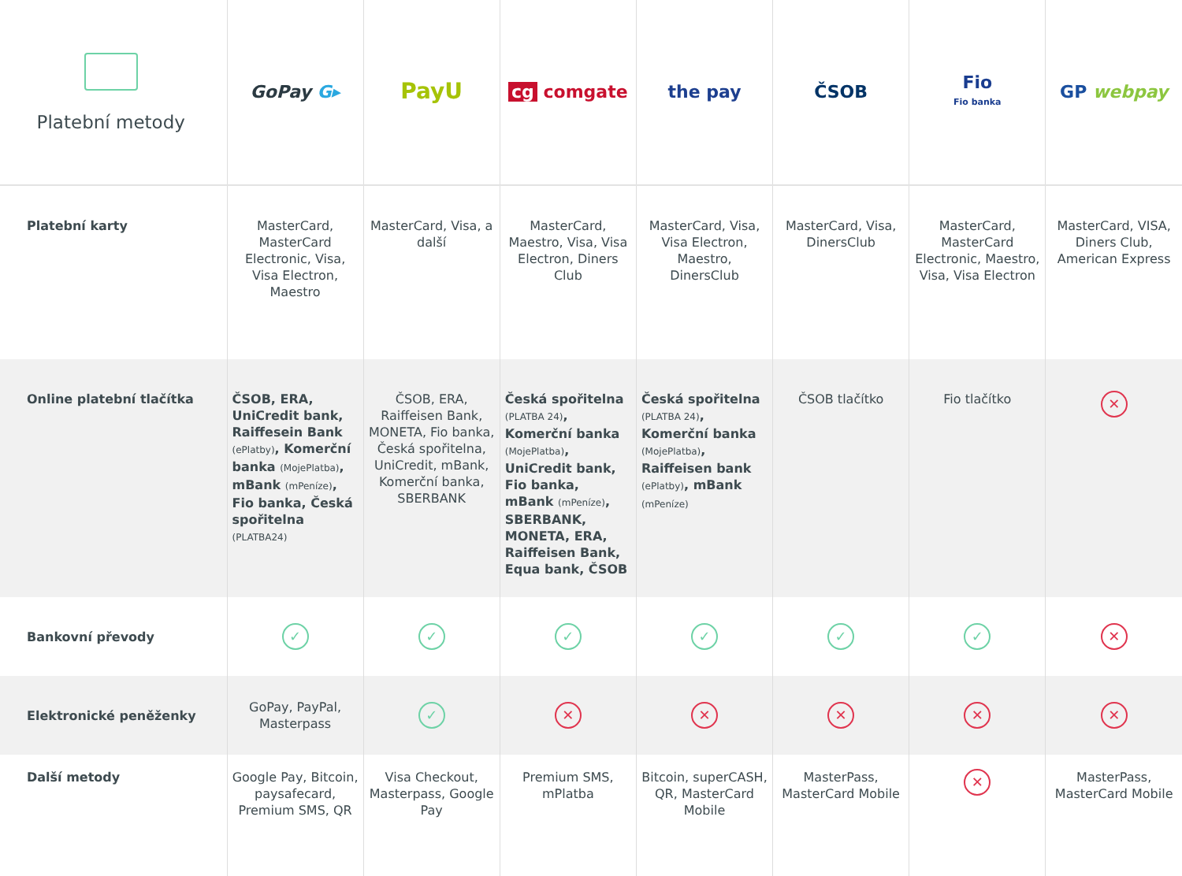| Platební metody | GoPay G▸ | PayU | cg comgate | the pay | ČSOB | Fio Fio banka | GP webpay |
| --- | --- | --- | --- | --- | --- | --- | --- |
| Platební karty | MasterCard, MasterCard Electronic, Visa, Visa Electron, Maestro | MasterCard, Visa, a další | MasterCard, Maestro, Visa, Visa Electron, Diners Club | MasterCard, Visa, Visa Electron, Maestro, DinersClub | MasterCard, Visa, DinersClub | MasterCard, MasterCard Electronic, Maestro, Visa, Visa Electron | MasterCard, VISA, Diners Club, American Express |
| Online platební tlačítka | ČSOB, ERA, UniCredit bank, Raiffesein Bank (ePlatby) , Komerční banka (MojePlatba) , mBank (mPeníze) , Fio banka, Česká spořitelna (PLATBA24) | ČSOB, ERA, Raiffeisen Bank, MONETA, Fio banka, Česká spořitelna, UniCredit, mBank, Komerční banka, SBERBANK | Česká spořitelna (PLATBA 24) , Komerční banka (MojePlatba) , UniCredit bank, Fio banka, mBank (mPeníze) , SBERBANK, MONETA, ERA, Raiffeisen Bank, Equa bank, ČSOB | Česká spořitelna (PLATBA 24) , Komerční banka (MojePlatba) , Raiffeisen bank (ePlatby) , mBank (mPeníze) | ČSOB tlačítko | Fio tlačítko | ✕ |
| Bankovní převody | ✓ | ✓ | ✓ | ✓ | ✓ | ✓ | ✕ |
| Elektronické peněženky | GoPay, PayPal, Masterpass | ✓ | ✕ | ✕ | ✕ | ✕ | ✕ |
| Další metody | Google Pay, Bitcoin, paysafecard, Premium SMS, QR | Visa Checkout, Masterpass, Google Pay | Premium SMS, mPlatba | Bitcoin, superCASH, QR, MasterCard Mobile | MasterPass, MasterCard Mobile | ✕ | MasterPass, MasterCard Mobile |